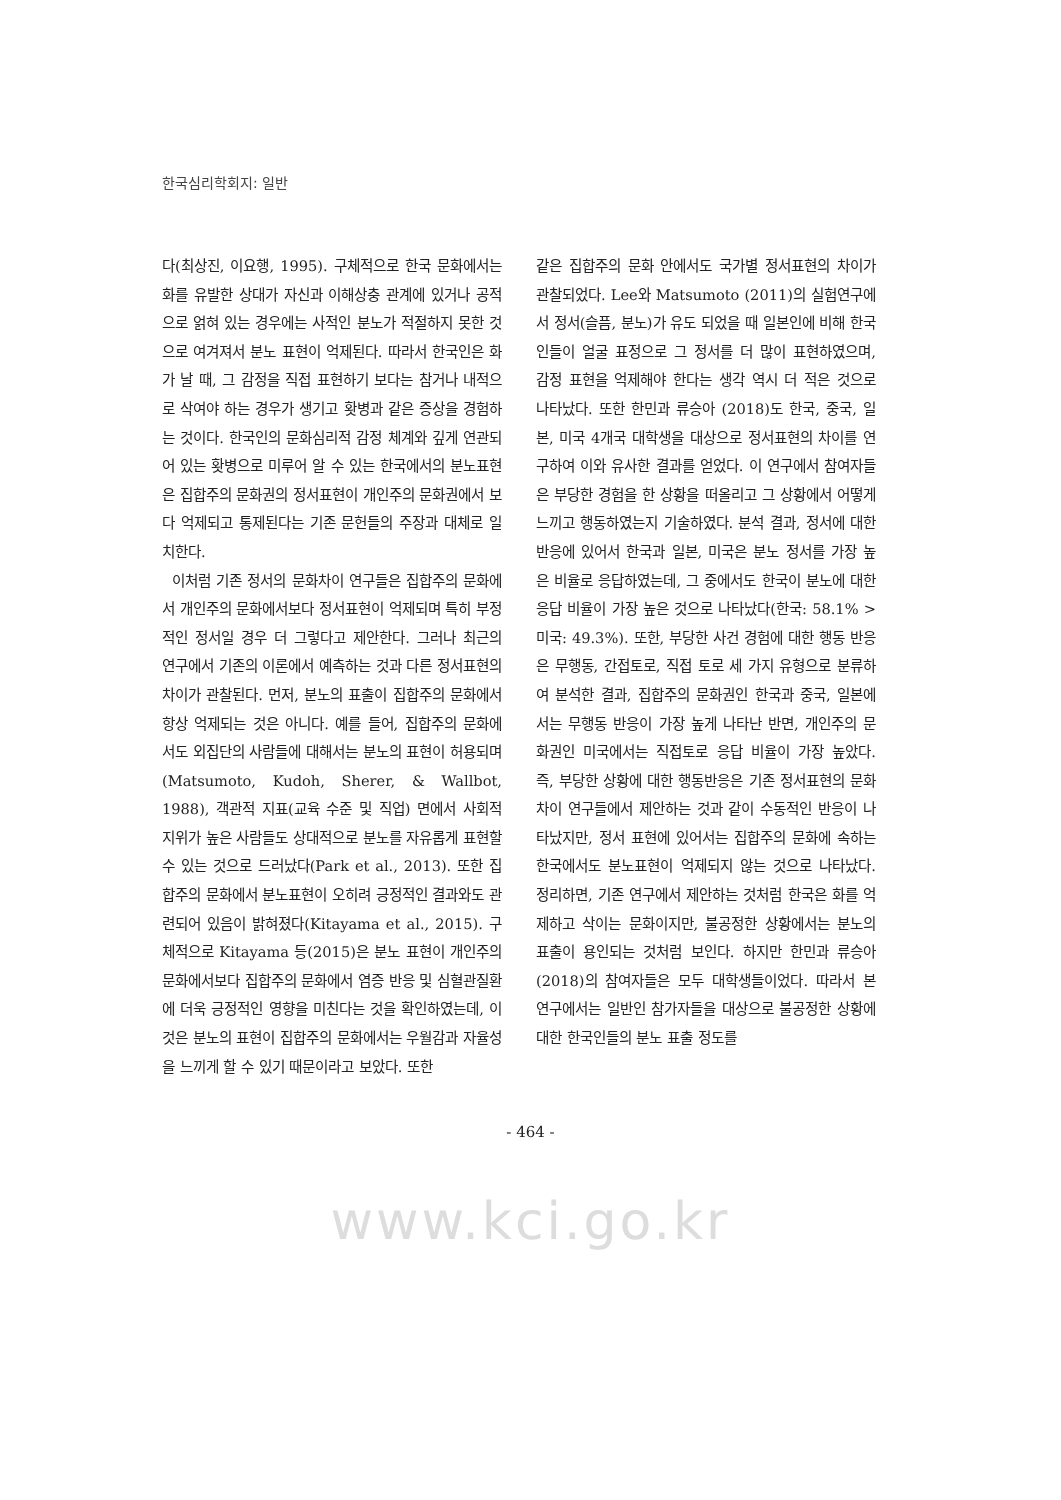한국심리학회지: 일반
다(최상진, 이요행, 1995). 구체적으로 한국 문화에서는 화를 유발한 상대가 자신과 이해상충 관계에 있거나 공적으로 얽혀 있는 경우에는 사적인 분노가 적절하지 못한 것으로 여겨져서 분노 표현이 억제된다. 따라서 한국인은 화가 날 때, 그 감정을 직접 표현하기 보다는 참거나 내적으로 삭여야 하는 경우가 생기고 홧병과 같은 증상을 경험하는 것이다. 한국인의 문화심리적 감정 체계와 깊게 연관되어 있는 홧병으로 미루어 알 수 있는 한국에서의 분노표현은 집합주의 문화권의 정서표현이 개인주의 문화권에서 보다 억제되고 통제된다는 기존 문헌들의 주장과 대체로 일치한다.
이처럼 기존 정서의 문화차이 연구들은 집합주의 문화에서 개인주의 문화에서보다 정서표현이 억제되며 특히 부정적인 정서일 경우 더 그렇다고 제안한다. 그러나 최근의 연구에서 기존의 이론에서 예측하는 것과 다른 정서표현의 차이가 관찰된다. 먼저, 분노의 표출이 집합주의 문화에서 항상 억제되는 것은 아니다. 예를 들어, 집합주의 문화에서도 외집단의 사람들에 대해서는 분노의 표현이 허용되며(Matsumoto, Kudoh, Sherer, & Wallbot, 1988), 객관적 지표(교육 수준 및 직업) 면에서 사회적 지위가 높은 사람들도 상대적으로 분노를 자유롭게 표현할 수 있는 것으로 드러났다(Park et al., 2013). 또한 집합주의 문화에서 분노표현이 오히려 긍정적인 결과와도 관련되어 있음이 밝혀졌다(Kitayama et al., 2015). 구체적으로 Kitayama 등(2015)은 분노 표현이 개인주의 문화에서보다 집합주의 문화에서 염증 반응 및 심혈관질환에 더욱 긍정적인 영향을 미친다는 것을 확인하였는데, 이것은 분노의 표현이 집합주의 문화에서는 우월감과 자율성을 느끼게 할 수 있기 때문이라고 보았다. 또한
같은 집합주의 문화 안에서도 국가별 정서표현의 차이가 관찰되었다. Lee와 Matsumoto (2011)의 실험연구에서 정서(슬픔, 분노)가 유도 되었을 때 일본인에 비해 한국인들이 얼굴 표정으로 그 정서를 더 많이 표현하였으며, 감정 표현을 억제해야 한다는 생각 역시 더 적은 것으로 나타났다. 또한 한민과 류승아 (2018)도 한국, 중국, 일본, 미국 4개국 대학생을 대상으로 정서표현의 차이를 연구하여 이와 유사한 결과를 얻었다. 이 연구에서 참여자들은 부당한 경험을 한 상황을 떠올리고 그 상황에서 어떻게 느끼고 행동하였는지 기술하였다. 분석 결과, 정서에 대한 반응에 있어서 한국과 일본, 미국은 분노 정서를 가장 높은 비율로 응답하였는데, 그 중에서도 한국이 분노에 대한 응답 비율이 가장 높은 것으로 나타났다(한국: 58.1% > 미국: 49.3%). 또한, 부당한 사건 경험에 대한 행동 반응은 무행동, 간접토로, 직접 토로 세 가지 유형으로 분류하여 분석한 결과, 집합주의 문화권인 한국과 중국, 일본에서는 무행동 반응이 가장 높게 나타난 반면, 개인주의 문화권인 미국에서는 직접토로 응답 비율이 가장 높았다. 즉, 부당한 상황에 대한 행동반응은 기존 정서표현의 문화차이 연구들에서 제안하는 것과 같이 수동적인 반응이 나타났지만, 정서 표현에 있어서는 집합주의 문화에 속하는 한국에서도 분노표현이 억제되지 않는 것으로 나타났다. 정리하면, 기존 연구에서 제안하는 것처럼 한국은 화를 억제하고 삭이는 문화이지만, 불공정한 상황에서는 분노의 표출이 용인되는 것처럼 보인다. 하지만 한민과 류승아(2018)의 참여자들은 모두 대학생들이었다. 따라서 본 연구에서는 일반인 참가자들을 대상으로 불공정한 상황에 대한 한국인들의 분노 표출 정도를
- 464 -
www.kci.go.kr